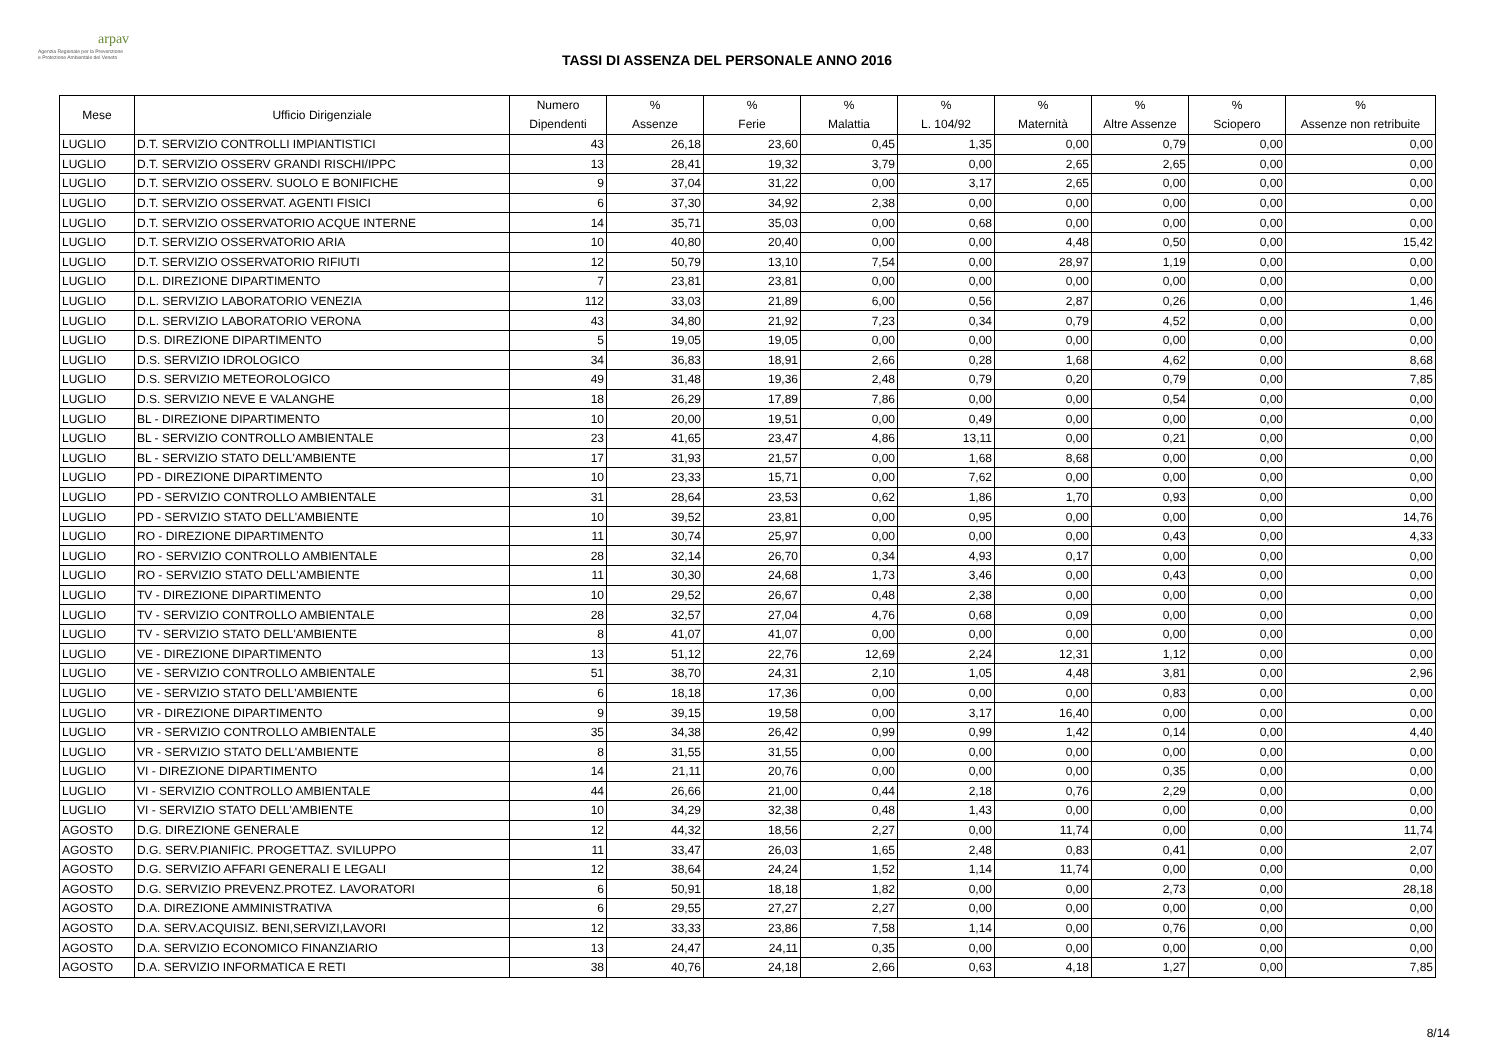arpav
Agenzia Regionale per la Prevenzione
e Protezione Ambientale del Veneto
TASSI DI ASSENZA DEL PERSONALE ANNO 2016
| Mese | Ufficio Dirigenziale | Numero Dipendenti | % Assenze | % Ferie | % Malattia | % L. 104/92 | % Maternità | % Altre Assenze | % Sciopero | % Assenze non retribuite |
| --- | --- | --- | --- | --- | --- | --- | --- | --- | --- | --- |
| LUGLIO | D.T. SERVIZIO CONTROLLI IMPIANTISTICI | 43 | 26,18 | 23,60 | 0,45 | 1,35 | 0,00 | 0,79 | 0,00 | 0,00 |
| LUGLIO | D.T. SERVIZIO OSSERV GRANDI RISCHI/IPPC | 13 | 28,41 | 19,32 | 3,79 | 0,00 | 2,65 | 2,65 | 0,00 | 0,00 |
| LUGLIO | D.T. SERVIZIO OSSERV. SUOLO E BONIFICHE | 9 | 37,04 | 31,22 | 0,00 | 3,17 | 2,65 | 0,00 | 0,00 | 0,00 |
| LUGLIO | D.T. SERVIZIO OSSERVAT. AGENTI FISICI | 6 | 37,30 | 34,92 | 2,38 | 0,00 | 0,00 | 0,00 | 0,00 | 0,00 |
| LUGLIO | D.T. SERVIZIO OSSERVATORIO ACQUE INTERNE | 14 | 35,71 | 35,03 | 0,00 | 0,68 | 0,00 | 0,00 | 0,00 | 0,00 |
| LUGLIO | D.T. SERVIZIO OSSERVATORIO ARIA | 10 | 40,80 | 20,40 | 0,00 | 0,00 | 4,48 | 0,50 | 0,00 | 15,42 |
| LUGLIO | D.T. SERVIZIO OSSERVATORIO RIFIUTI | 12 | 50,79 | 13,10 | 7,54 | 0,00 | 28,97 | 1,19 | 0,00 | 0,00 |
| LUGLIO | D.L. DIREZIONE DIPARTIMENTO | 7 | 23,81 | 23,81 | 0,00 | 0,00 | 0,00 | 0,00 | 0,00 | 0,00 |
| LUGLIO | D.L. SERVIZIO LABORATORIO VENEZIA | 112 | 33,03 | 21,89 | 6,00 | 0,56 | 2,87 | 0,26 | 0,00 | 1,46 |
| LUGLIO | D.L. SERVIZIO LABORATORIO VERONA | 43 | 34,80 | 21,92 | 7,23 | 0,34 | 0,79 | 4,52 | 0,00 | 0,00 |
| LUGLIO | D.S. DIREZIONE DIPARTIMENTO | 5 | 19,05 | 19,05 | 0,00 | 0,00 | 0,00 | 0,00 | 0,00 | 0,00 |
| LUGLIO | D.S. SERVIZIO IDROLOGICO | 34 | 36,83 | 18,91 | 2,66 | 0,28 | 1,68 | 4,62 | 0,00 | 8,68 |
| LUGLIO | D.S. SERVIZIO METEOROLOGICO | 49 | 31,48 | 19,36 | 2,48 | 0,79 | 0,20 | 0,79 | 0,00 | 7,85 |
| LUGLIO | D.S. SERVIZIO NEVE E VALANGHE | 18 | 26,29 | 17,89 | 7,86 | 0,00 | 0,00 | 0,54 | 0,00 | 0,00 |
| LUGLIO | BL - DIREZIONE DIPARTIMENTO | 10 | 20,00 | 19,51 | 0,00 | 0,49 | 0,00 | 0,00 | 0,00 | 0,00 |
| LUGLIO | BL - SERVIZIO CONTROLLO AMBIENTALE | 23 | 41,65 | 23,47 | 4,86 | 13,11 | 0,00 | 0,21 | 0,00 | 0,00 |
| LUGLIO | BL - SERVIZIO STATO DELL'AMBIENTE | 17 | 31,93 | 21,57 | 0,00 | 1,68 | 8,68 | 0,00 | 0,00 | 0,00 |
| LUGLIO | PD - DIREZIONE DIPARTIMENTO | 10 | 23,33 | 15,71 | 0,00 | 7,62 | 0,00 | 0,00 | 0,00 | 0,00 |
| LUGLIO | PD - SERVIZIO CONTROLLO AMBIENTALE | 31 | 28,64 | 23,53 | 0,62 | 1,86 | 1,70 | 0,93 | 0,00 | 0,00 |
| LUGLIO | PD - SERVIZIO STATO DELL'AMBIENTE | 10 | 39,52 | 23,81 | 0,00 | 0,95 | 0,00 | 0,00 | 0,00 | 14,76 |
| LUGLIO | RO - DIREZIONE DIPARTIMENTO | 11 | 30,74 | 25,97 | 0,00 | 0,00 | 0,00 | 0,43 | 0,00 | 4,33 |
| LUGLIO | RO - SERVIZIO CONTROLLO AMBIENTALE | 28 | 32,14 | 26,70 | 0,34 | 4,93 | 0,17 | 0,00 | 0,00 | 0,00 |
| LUGLIO | RO - SERVIZIO STATO DELL'AMBIENTE | 11 | 30,30 | 24,68 | 1,73 | 3,46 | 0,00 | 0,43 | 0,00 | 0,00 |
| LUGLIO | TV - DIREZIONE DIPARTIMENTO | 10 | 29,52 | 26,67 | 0,48 | 2,38 | 0,00 | 0,00 | 0,00 | 0,00 |
| LUGLIO | TV - SERVIZIO CONTROLLO AMBIENTALE | 28 | 32,57 | 27,04 | 4,76 | 0,68 | 0,09 | 0,00 | 0,00 | 0,00 |
| LUGLIO | TV - SERVIZIO STATO DELL'AMBIENTE | 8 | 41,07 | 41,07 | 0,00 | 0,00 | 0,00 | 0,00 | 0,00 | 0,00 |
| LUGLIO | VE - DIREZIONE DIPARTIMENTO | 13 | 51,12 | 22,76 | 12,69 | 2,24 | 12,31 | 1,12 | 0,00 | 0,00 |
| LUGLIO | VE - SERVIZIO CONTROLLO AMBIENTALE | 51 | 38,70 | 24,31 | 2,10 | 1,05 | 4,48 | 3,81 | 0,00 | 2,96 |
| LUGLIO | VE - SERVIZIO STATO DELL'AMBIENTE | 6 | 18,18 | 17,36 | 0,00 | 0,00 | 0,00 | 0,83 | 0,00 | 0,00 |
| LUGLIO | VR - DIREZIONE DIPARTIMENTO | 9 | 39,15 | 19,58 | 0,00 | 3,17 | 16,40 | 0,00 | 0,00 | 0,00 |
| LUGLIO | VR - SERVIZIO CONTROLLO AMBIENTALE | 35 | 34,38 | 26,42 | 0,99 | 0,99 | 1,42 | 0,14 | 0,00 | 4,40 |
| LUGLIO | VR - SERVIZIO STATO DELL'AMBIENTE | 8 | 31,55 | 31,55 | 0,00 | 0,00 | 0,00 | 0,00 | 0,00 | 0,00 |
| LUGLIO | VI - DIREZIONE DIPARTIMENTO | 14 | 21,11 | 20,76 | 0,00 | 0,00 | 0,00 | 0,35 | 0,00 | 0,00 |
| LUGLIO | VI - SERVIZIO CONTROLLO AMBIENTALE | 44 | 26,66 | 21,00 | 0,44 | 2,18 | 0,76 | 2,29 | 0,00 | 0,00 |
| LUGLIO | VI - SERVIZIO STATO DELL'AMBIENTE | 10 | 34,29 | 32,38 | 0,48 | 1,43 | 0,00 | 0,00 | 0,00 | 0,00 |
| AGOSTO | D.G. DIREZIONE GENERALE | 12 | 44,32 | 18,56 | 2,27 | 0,00 | 11,74 | 0,00 | 0,00 | 11,74 |
| AGOSTO | D.G. SERV.PIANIFIC. PROGETTAZ. SVILUPPO | 11 | 33,47 | 26,03 | 1,65 | 2,48 | 0,83 | 0,41 | 0,00 | 2,07 |
| AGOSTO | D.G. SERVIZIO AFFARI GENERALI E LEGALI | 12 | 38,64 | 24,24 | 1,52 | 1,14 | 11,74 | 0,00 | 0,00 | 0,00 |
| AGOSTO | D.G. SERVIZIO PREVENZ.PROTEZ. LAVORATORI | 6 | 50,91 | 18,18 | 1,82 | 0,00 | 0,00 | 2,73 | 0,00 | 28,18 |
| AGOSTO | D.A. DIREZIONE AMMINISTRATIVA | 6 | 29,55 | 27,27 | 2,27 | 0,00 | 0,00 | 0,00 | 0,00 | 0,00 |
| AGOSTO | D.A. SERV.ACQUISIZ. BENI,SERVIZI,LAVORI | 12 | 33,33 | 23,86 | 7,58 | 1,14 | 0,00 | 0,76 | 0,00 | 0,00 |
| AGOSTO | D.A. SERVIZIO ECONOMICO FINANZIARIO | 13 | 24,47 | 24,11 | 0,35 | 0,00 | 0,00 | 0,00 | 0,00 | 0,00 |
| AGOSTO | D.A. SERVIZIO INFORMATICA E RETI | 38 | 40,76 | 24,18 | 2,66 | 0,63 | 4,18 | 1,27 | 0,00 | 7,85 |
8/14